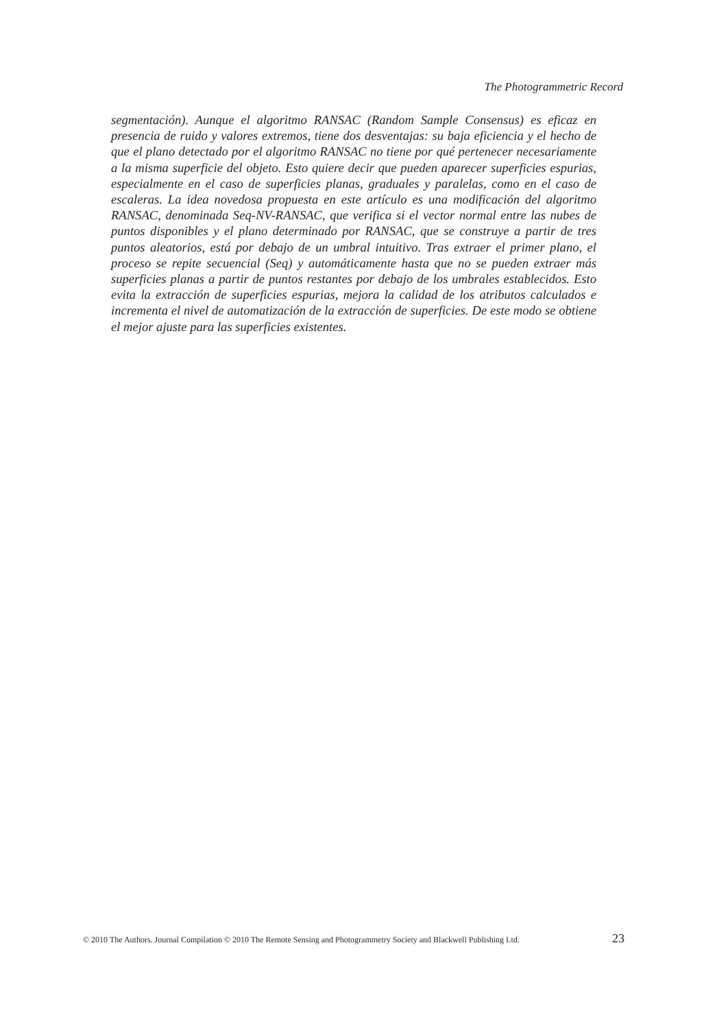The Photogrammetric Record
segmentación). Aunque el algoritmo RANSAC (Random Sample Consensus) es eficaz en presencia de ruido y valores extremos, tiene dos desventajas: su baja eficiencia y el hecho de que el plano detectado por el algoritmo RANSAC no tiene por qué pertenecer necesariamente a la misma superficie del objeto. Esto quiere decir que pueden aparecer superficies espurias, especialmente en el caso de superficies planas, graduales y paralelas, como en el caso de escaleras. La idea novedosa propuesta en este artículo es una modificación del algoritmo RANSAC, denominada Seq-NV-RANSAC, que verifica si el vector normal entre las nubes de puntos disponibles y el plano determinado por RANSAC, que se construye a partir de tres puntos aleatorios, está por debajo de un umbral intuitivo. Tras extraer el primer plano, el proceso se repite secuencial (Seq) y automáticamente hasta que no se pueden extraer más superficies planas a partir de puntos restantes por debajo de los umbrales establecidos. Esto evita la extracción de superficies espurias, mejora la calidad de los atributos calculados e incrementa el nivel de automatización de la extracción de superficies. De este modo se obtiene el mejor ajuste para las superficies existentes.
© 2010 The Authors. Journal Compilation © 2010 The Remote Sensing and Photogrammetry Society and Blackwell Publishing Ltd. 23